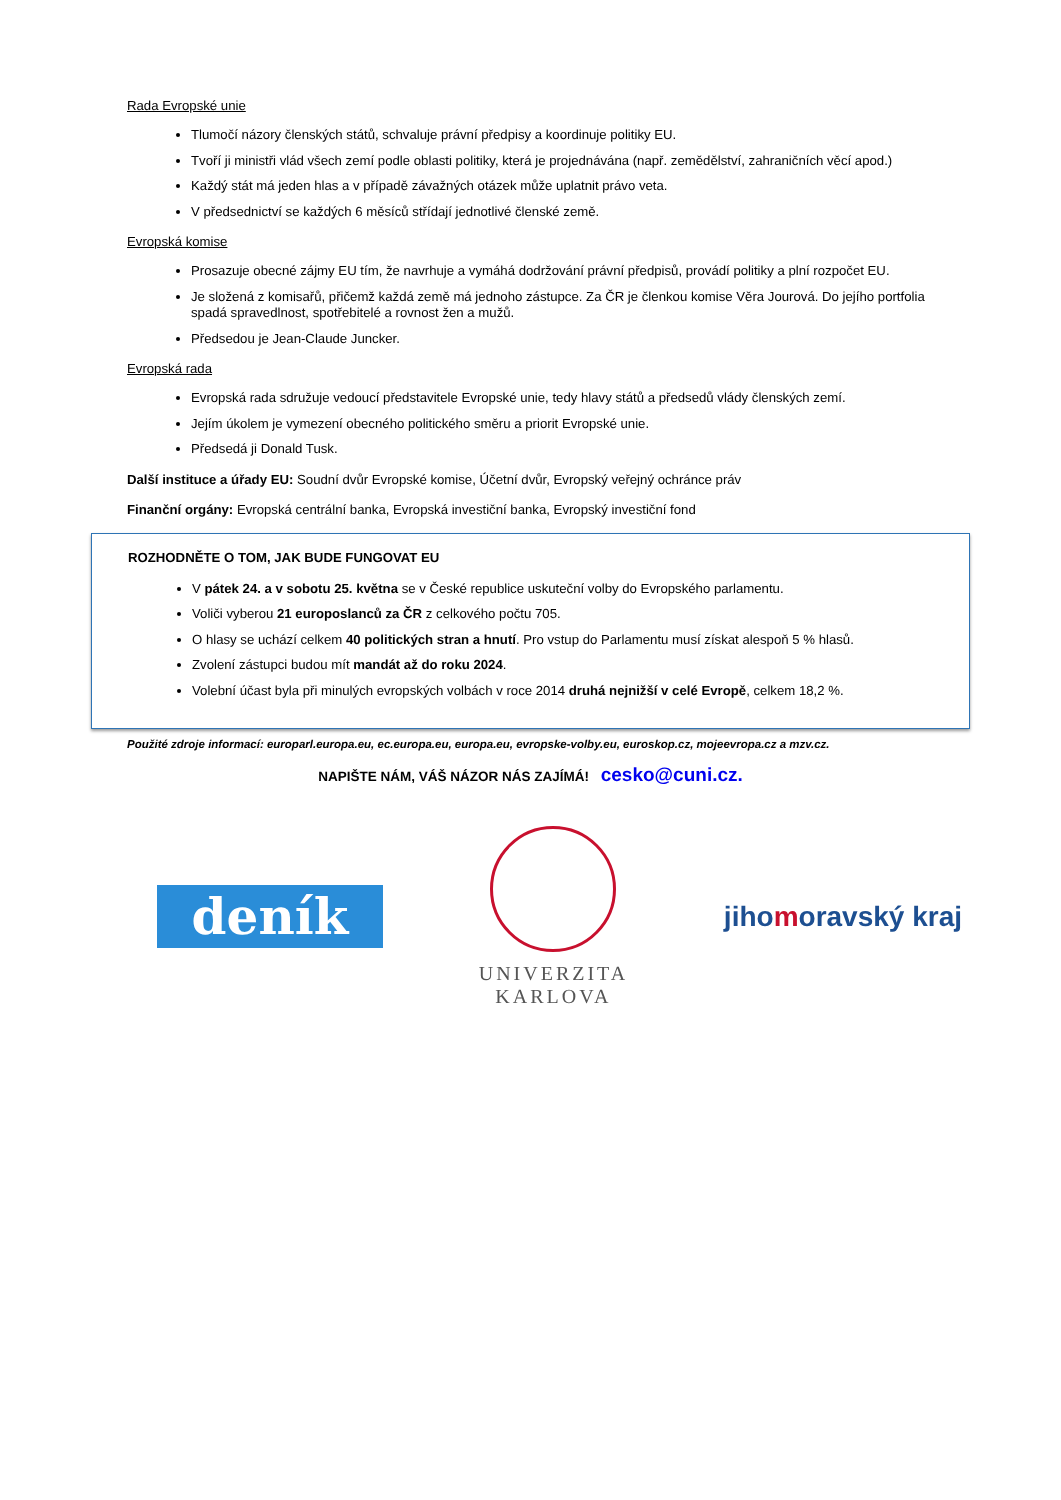Rada Evropské unie
Tlumočí názory členských států, schvaluje právní předpisy a koordinuje politiky EU.
Tvoří ji ministři vlád všech zemí podle oblasti politiky, která je projednávána (např. zemědělství, zahraničních věcí apod.)
Každý stát má jeden hlas a v případě závažných otázek může uplatnit právo veta.
V předsednictví se každých 6 měsíců střídají jednotlivé členské země.
Evropská komise
Prosazuje obecné zájmy EU tím, že navrhuje a vymáhá dodržování právní předpisů, provádí politiky a plní rozpočet EU.
Je složená z komisařů, přičemž každá země má jednoho zástupce. Za ČR je členkou komise Věra Jourová. Do jejího portfolia spadá spravedlnost, spotřebitelé a rovnost žen a mužů.
Předsedou je Jean-Claude Juncker.
Evropská rada
Evropská rada sdružuje vedoucí představitele Evropské unie, tedy hlavy států a předsedů vlády členských zemí.
Jejím úkolem je vymezení obecného politického směru a priorit Evropské unie.
Předsedá ji Donald Tusk.
Další instituce a úřady EU: Soudní dvůr Evropské komise, Účetní dvůr, Evropský veřejný ochránce práv
Finanční orgány: Evropská centrální banka, Evropská investiční banka, Evropský investiční fond
ROZHODNĚTE O TOM, JAK BUDE FUNGOVAT EU
V pátek 24. a v sobotu 25. května se v České republice uskuteční volby do Evropského parlamentu.
Voliči vyberou 21 europoslanců za ČR z celkového počtu 705.
O hlasy se uchází celkem 40 politických stran a hnutí. Pro vstup do Parlamentu musí získat alespoň 5 % hlasů.
Zvolení zástupci budou mít mandát až do roku 2024.
Volební účast byla při minulých evropských volbách v roce 2014 druhá nejnižší v celé Evropě, celkem 18,2 %.
Použité zdroje informací: europarl.europa.eu, ec.europa.eu, europa.eu, evropske-volby.eu, euroskop.cz, mojeevropa.cz a mzv.cz.
NAPIŠTE NÁM, VÁŠ NÁZOR NÁS ZAJÍMÁ! cesko@cuni.cz.
deník
UNIVERZITA
KARLOVA
jihomoravský kraj